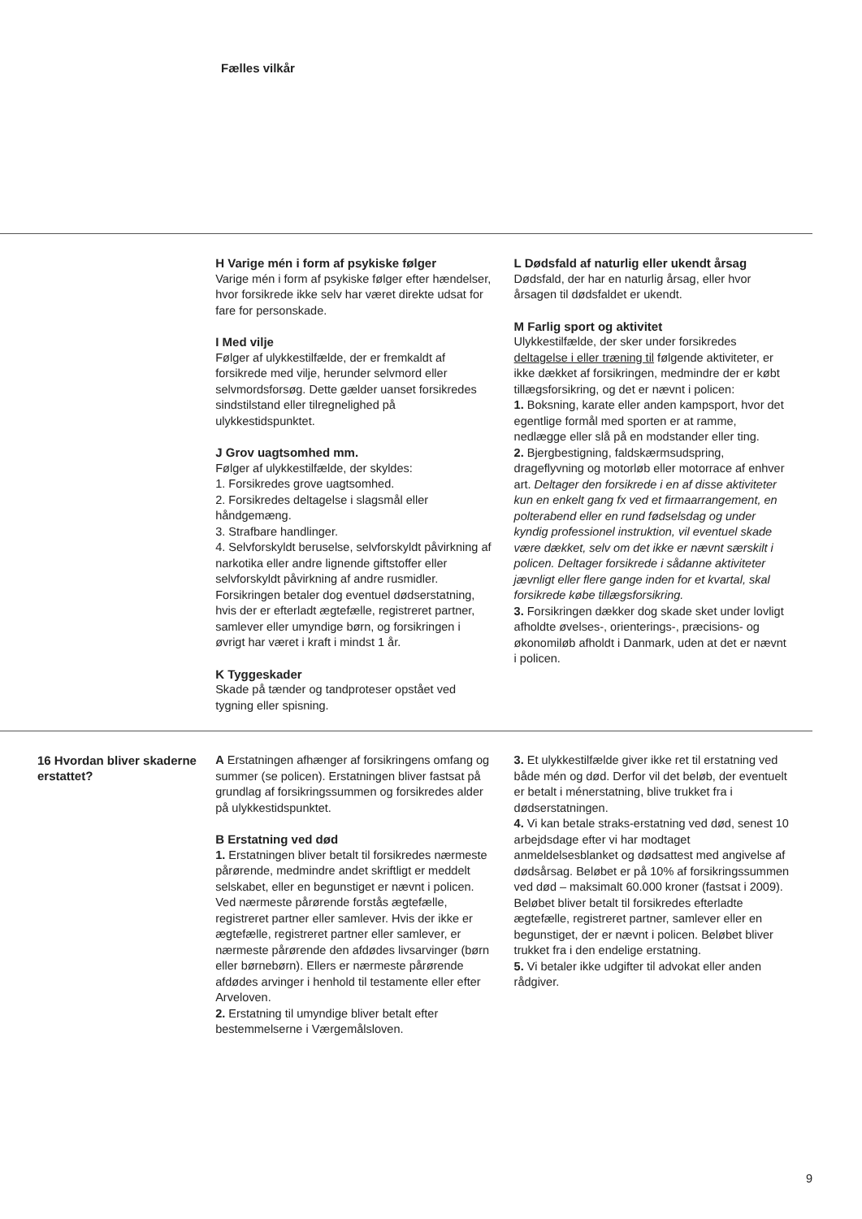Fælles vilkår
H Varige mén i form af psykiske følger
Varige mén i form af psykiske følger efter hændelser, hvor forsikrede ikke selv har været direkte udsat for fare for personskade.
I Med vilje
Følger af ulykkestilfælde, der er fremkaldt af forsikrede med vilje, herunder selvmord eller selvmordsforsøg. Dette gælder uanset forsikredes sindstilstand eller tilregnelighed på ulykkestidspunktet.
J Grov uagtsomhed mm.
Følger af ulykkestilfælde, der skyldes:
1. Forsikredes grove uagtsomhed.
2. Forsikredes deltagelse i slagsmål eller håndgemæng.
3. Strafbare handlinger.
4. Selvforskyldt beruselse, selvforskyldt påvirkning af narkotika eller andre lignende giftstoffer eller selvforskyldt påvirkning af andre rusmidler.
Forsikringen betaler dog eventuel dødserstatning, hvis der er efterladt ægtefælle, registreret partner, samlever eller umyndige børn, og forsikringen i øvrigt har været i kraft i mindst 1 år.
K Tyggeskader
Skade på tænder og tandproteser opstået ved tygning eller spisning.
L Dødsfald af naturlig eller ukendt årsag
Dødsfald, der har en naturlig årsag, eller hvor årsagen til dødsfaldet er ukendt.
M Farlig sport og aktivitet
Ulykkestilfælde, der sker under forsikredes deltagelse i eller træning til følgende aktiviteter, er ikke dækket af forsikringen, medmindre der er købt tillægsforsikring, og det er nævnt i policen:
1. Boksning, karate eller anden kampsport, hvor det egentlige formål med sporten er at ramme, nedlægge eller slå på en modstander eller ting.
2. Bjergbestigning, faldskærmsudspring, drageflyvning og motorløb eller motorrace af enhver art. Deltager den forsikrede i en af disse aktiviteter kun en enkelt gang fx ved et firmaarrangement, en polterabend eller en rund fødselsdag og under kyndig professionel instruktion, vil eventuel skade være dækket, selv om det ikke er nævnt særskilt i policen. Deltager forsikrede i sådanne aktiviteter jævnligt eller flere gange inden for et kvartal, skal forsikrede købe tillægsforsikring.
3. Forsikringen dækker dog skade sket under lovligt afholdte øvelses-, orienterings-, præcisions- og økonomiløb afholdt i Danmark, uden at det er nævnt i policen.
16 Hvordan bliver skaderne erstattet?
A Erstatningen afhænger af forsikringens omfang og summer (se policen). Erstatningen bliver fastsat på grundlag af forsikringssummen og forsikredes alder på ulykkestidspunktet.
B Erstatning ved død
1. Erstatningen bliver betalt til forsikredes nærmeste pårørende, medmindre andet skriftligt er meddelt selskabet, eller en begunstiget er nævnt i policen. Ved nærmeste pårørende forstås ægtefælle, registreret partner eller samlever. Hvis der ikke er ægtefælle, registreret partner eller samlever, er nærmeste pårørende den afdødes livsarvinger (børn eller børnebørn). Ellers er nærmeste pårørende afdødes arvinger i henhold til testamente eller efter Arveloven.
2. Erstatning til umyndige bliver betalt efter bestemmelserne i Værgemålsloven.
3. Et ulykkestilfælde giver ikke ret til erstatning ved både mén og død. Derfor vil det beløb, der eventuelt er betalt i ménerstatning, blive trukket fra i dødserstatningen.
4. Vi kan betale straks-erstatning ved død, senest 10 arbejdsdage efter vi har modtaget anmeldelsesblanket og dødsattest med angivelse af dødsårsag. Beløbet er på 10% af forsikringssummen ved død – maksimalt 60.000 kroner (fastsat i 2009). Beløbet bliver betalt til forsikredes efterladte ægtefælle, registreret partner, samlever eller en begunstiget, der er nævnt i policen. Beløbet bliver trukket fra i den endelige erstatning.
5. Vi betaler ikke udgifter til advokat eller anden rådgiver.
9